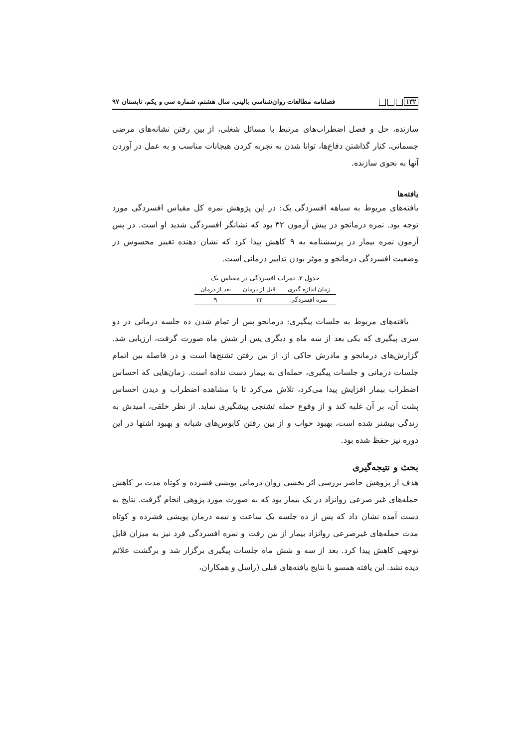۱۳۲ فصلنامه مطالعات روان‌شناسی بالینی، سال هشتم، شماره سی و یکم، تابستان ۹۷
سازنده، حل و فصل اضطراب‌های مرتبط با مسائل شغلی، از بین رفتن نشانه‌های مرضی جسمانی، کنار گذاشتن دفاع‌ها، توانا شدن به تجربه کردن هیجانات مناسب و به عمل در آوردن آنها به نحوی سازنده.
یافته‌ها
یافته‌های مربوط به سیاهه افسردگی بک: در این پژوهش نمره کل مقیاس افسردگی مورد توجه بود. نمره درمانجو در پیش آزمون ۳۲ بود که نشانگر افسردگی شدید او است. در پس آزمون نمره بیمار در پرسشنامه به ۹ کاهش پیدا کرد که نشان دهنده تغییر محسوس در وضعیت افسردگی درمانجو و موثر بودن تدابیر درمانی است.
جدول ۲. نمرات افسردگی در مقیاس بک
| زمان اندازه گیری | قبل از درمان | بعد از درمان |
| --- | --- | --- |
| نمره افسردگی | ۳۲ | ۹ |
یافته‌های مربوط به جلسات پیگیری: درمانجو پس از تمام شدن ده جلسه درمانی در دو سری پیگیری که یکی بعد از سه ماه و دیگری پس از شش ماه صورت گرفت، ارزیابی شد. گزارش‌های درمانجو و مادرش حاکی از، از بین رفتن تشنج‌ها است و در فاصله بین اتمام جلسات درمانی و جلسات پیگیری، حمله‌ای به بیمار دست نداده است. زمان‌هایی که احساس اضطراب بیمار افزایش پیدا می‌کرد، تلاش می‌کرد تا با مشاهده اضطراب و دیدن احساس پشت آن، بر آن غلبه کند و از وقوع حمله تشنجی پیشگیری نماید. از نظر خلقی، امیدش به زندگی بیشتر شده است، بهبود خواب و از بین رفتن کابوس‌های شبانه و بهبود اشتها در این دوره نیز حفظ شده بود.
بحث و نتیجه‌گیری
هدف از پژوهش حاضر بررسی اثر بخشی روان درمانی پویشی فشرده و کوتاه مدت بر کاهش حمله‌های غیر صرعی روانزاد در یک بیمار بود که به صورت مورد پژوهی انجام گرفت. نتایج به دست آمده نشان داد که پس از ده جلسه یک ساعت و نیمه درمان پویشی فشرده و کوتاه مدت حمله‌های غیرصرعی روانزاد بیمار از بین رفت و نمره افسردگی فرد نیز به میزان قابل توجهی کاهش پیدا کرد. بعد از سه و شش ماه جلسات پیگیری برگزار شد و برگشت علائم دیده نشد. این یافته همسو با نتایج یافته‌های قبلی (راسل و همکاران،